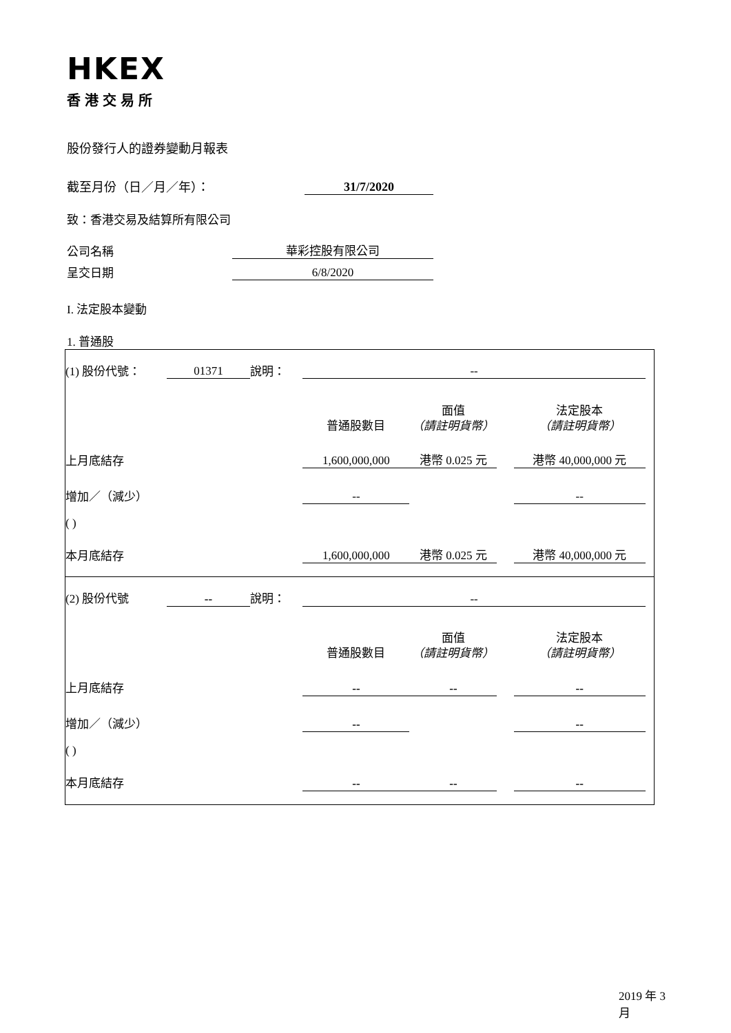HKEX
香港交易所
股份發行人的證券變動月報表
截至月份（日／月／年）： 31/7/2020
致：香港交易及結算所有限公司
公司名稱 華彩控股有限公司
呈交日期 6/8/2020
I. 法定股本變動
1. 普通股
| (1) 股份代號： | 01371 | 說明： | -- | | | | |
| | | | 普通股數目 | 面值 （請註明貨幣） | | 法定股本 （請註明貨幣） | |
| 上月底結存 | | | 1,600,000,000 | 港幣 0.025 元 | | 港幣 40,000,000 元 | |
| 增加／（減少） | | | -- | | | -- | |
| ( ) | | | | | | | |
| 本月底結存 | | | 1,600,000,000 | 港幣 0.025 元 | | 港幣 40,000,000 元 | |
| (2) 股份代號 | -- | 說明： | -- | | | | |
| | | | 普通股數目 | 面值 （請註明貨幣） | | 法定股本 （請註明貨幣） | |
| 上月底結存 | | | -- | -- | | -- | |
| 增加／（減少） | | | -- | | | -- | |
| ( ) | | | | | | | |
| 本月底結存 | | | -- | -- | | -- | |
2019 年 3 月